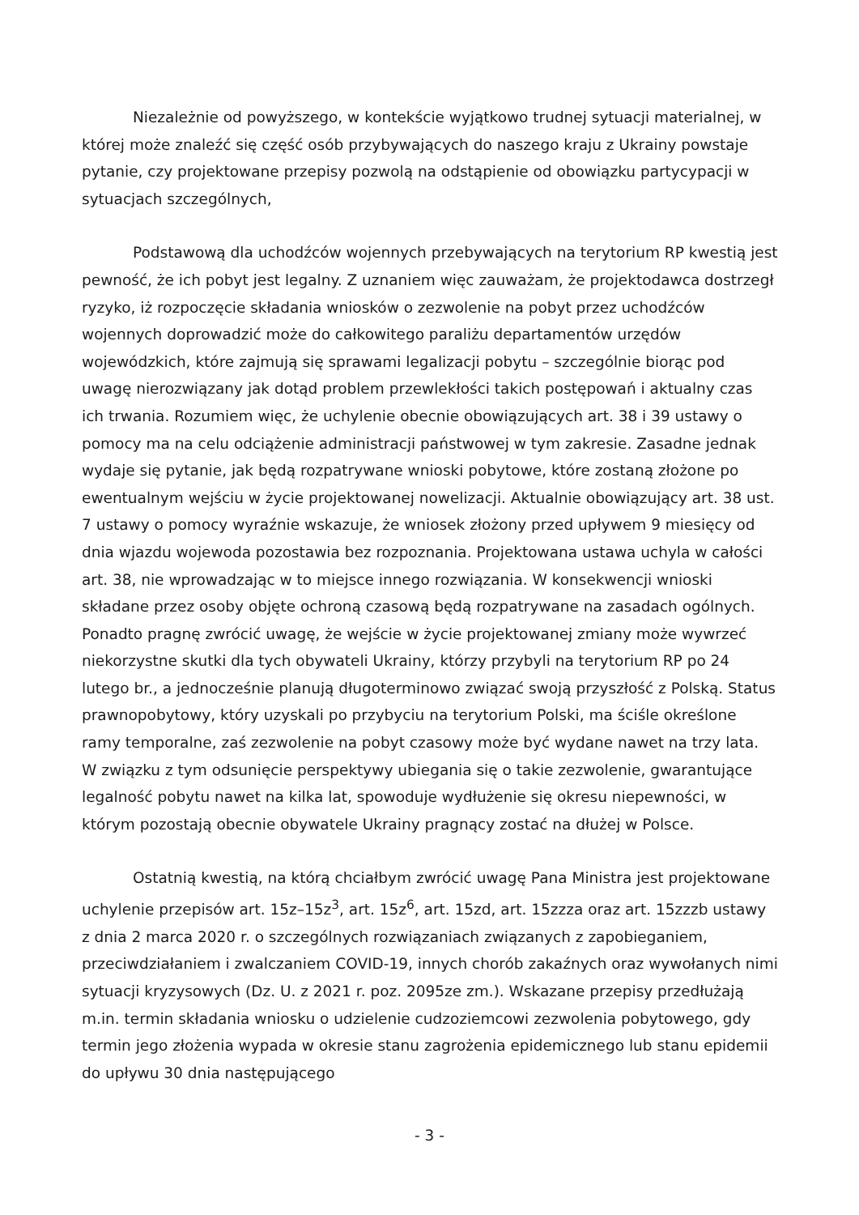Niezależnie od powyższego, w kontekście wyjątkowo trudnej sytuacji materialnej, w której może znaleźć się część osób przybywających do naszego kraju z Ukrainy powstaje pytanie, czy projektowane przepisy pozwolą na odstąpienie od obowiązku partycypacji w sytuacjach szczególnych,
Podstawową dla uchodźców wojennych przebywających na terytorium RP kwestią jest pewność, że ich pobyt jest legalny. Z uznaniem więc zauważam, że projektodawca dostrzegł ryzyko, iż rozpoczęcie składania wniosków o zezwolenie na pobyt przez uchodźców wojennych doprowadzić może do całkowitego paraliżu departamentów urzędów wojewódzkich, które zajmują się sprawami legalizacji pobytu – szczególnie biorąc pod uwagę nierozwiązany jak dotąd problem przewlekłości takich postępowań i aktualny czas ich trwania. Rozumiem więc, że uchylenie obecnie obowiązujących art. 38 i 39 ustawy o pomocy ma na celu odciążenie administracji państwowej w tym zakresie. Zasadne jednak wydaje się pytanie, jak będą rozpatrywane wnioski pobytowe, które zostaną złożone po ewentualnym wejściu w życie projektowanej nowelizacji. Aktualnie obowiązujący art. 38 ust. 7 ustawy o pomocy wyraźnie wskazuje, że wniosek złożony przed upływem 9 miesięcy od dnia wjazdu wojewoda pozostawia bez rozpoznania. Projektowana ustawa uchyla w całości art. 38, nie wprowadzając w to miejsce innego rozwiązania. W konsekwencji wnioski składane przez osoby objęte ochroną czasową będą rozpatrywane na zasadach ogólnych. Ponadto pragnę zwrócić uwagę, że wejście w życie projektowanej zmiany może wywrzeć niekorzystne skutki dla tych obywateli Ukrainy, którzy przybyli na terytorium RP po 24 lutego br., a jednocześnie planują długoterminowo związać swoją przyszłość z Polską. Status prawnopobytowy, który uzyskali po przybyciu na terytorium Polski, ma ściśle określone ramy temporalne, zaś zezwolenie na pobyt czasowy może być wydane nawet na trzy lata. W związku z tym odsunięcie perspektywy ubiegania się o takie zezwolenie, gwarantujące legalność pobytu nawet na kilka lat, spowoduje wydłużenie się okresu niepewności, w którym pozostają obecnie obywatele Ukrainy pragnący zostać na dłużej w Polsce.
Ostatnią kwestią, na którą chciałbym zwrócić uwagę Pana Ministra jest projektowane uchylenie przepisów art. 15z–15z<sup>3</sup>, art. 15z<sup>6</sup>, art. 15zd, art. 15zzza oraz art. 15zzzb ustawy z dnia 2 marca 2020 r. o szczególnych rozwiązaniach związanych z zapobieganiem, przeciwdziałaniem i zwalczaniem COVID-19, innych chorób zakaźnych oraz wywołanych nimi sytuacji kryzysowych (Dz. U. z 2021 r. poz. 2095ze zm.). Wskazane przepisy przedłużają m.in. termin składania wniosku o udzielenie cudzoziemcowi zezwolenia pobytowego, gdy termin jego złożenia wypada w okresie stanu zagrożenia epidemicznego lub stanu epidemii do upływu 30 dnia następującego
- 3 -